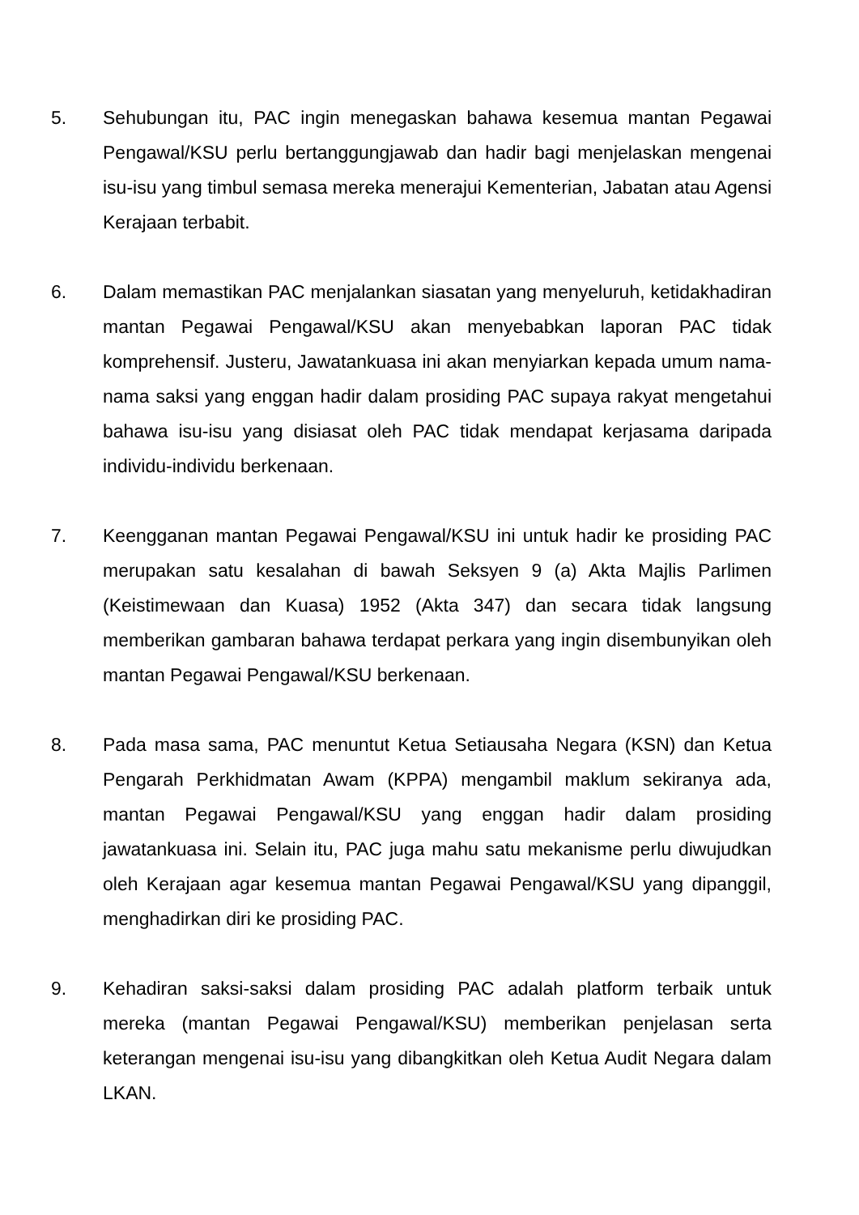5. Sehubungan itu, PAC ingin menegaskan bahawa kesemua mantan Pegawai Pengawal/KSU perlu bertanggungjawab dan hadir bagi menjelaskan mengenai isu-isu yang timbul semasa mereka menerajui Kementerian, Jabatan atau Agensi Kerajaan terbabit.
6. Dalam memastikan PAC menjalankan siasatan yang menyeluruh, ketidakhadiran mantan Pegawai Pengawal/KSU akan menyebabkan laporan PAC tidak komprehensif. Justeru, Jawatankuasa ini akan menyiarkan kepada umum nama-nama saksi yang enggan hadir dalam prosiding PAC supaya rakyat mengetahui bahawa isu-isu yang disiasat oleh PAC tidak mendapat kerjasama daripada individu-individu berkenaan.
7. Keengganan mantan Pegawai Pengawal/KSU ini untuk hadir ke prosiding PAC merupakan satu kesalahan di bawah Seksyen 9 (a) Akta Majlis Parlimen (Keistimewaan dan Kuasa) 1952 (Akta 347) dan secara tidak langsung memberikan gambaran bahawa terdapat perkara yang ingin disembunyikan oleh mantan Pegawai Pengawal/KSU berkenaan.
8. Pada masa sama, PAC menuntut Ketua Setiausaha Negara (KSN) dan Ketua Pengarah Perkhidmatan Awam (KPPA) mengambil maklum sekiranya ada, mantan Pegawai Pengawal/KSU yang enggan hadir dalam prosiding jawatankuasa ini. Selain itu, PAC juga mahu satu mekanisme perlu diwujudkan oleh Kerajaan agar kesemua mantan Pegawai Pengawal/KSU yang dipanggil, menghadirkan diri ke prosiding PAC.
9. Kehadiran saksi-saksi dalam prosiding PAC adalah platform terbaik untuk mereka (mantan Pegawai Pengawal/KSU) memberikan penjelasan serta keterangan mengenai isu-isu yang dibangkitkan oleh Ketua Audit Negara dalam LKAN.